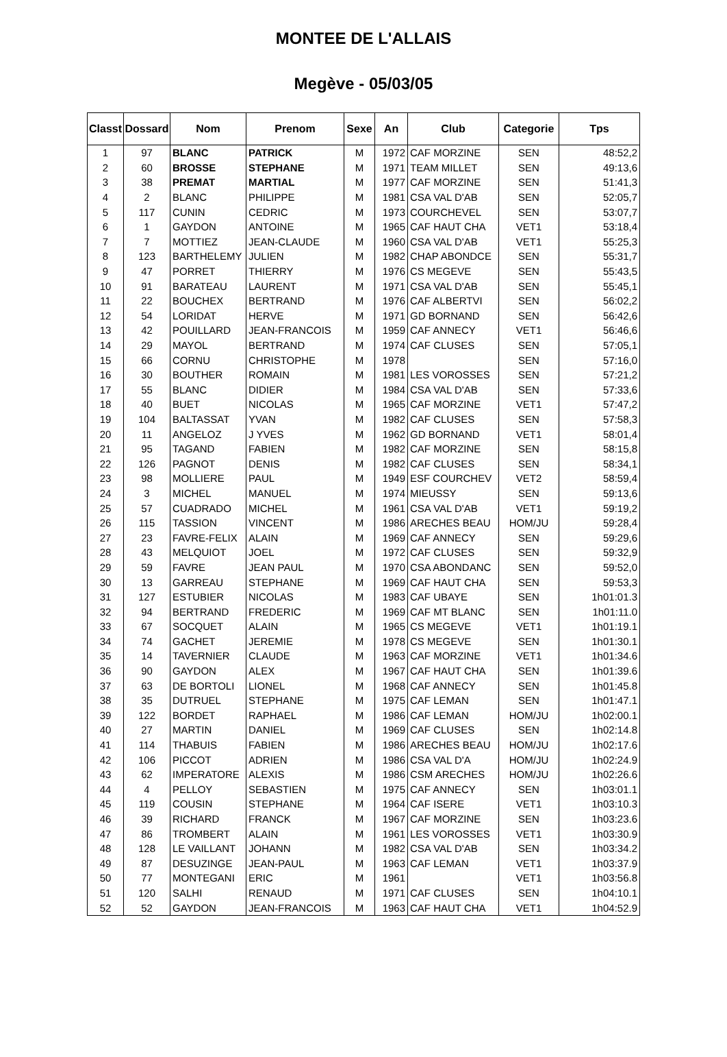MONTEE DE L'ALLAIS
Megève - 05/03/05
| Classt | Dossard | Nom | Prenom | Sexe | An | Club | Categorie | Tps |
| --- | --- | --- | --- | --- | --- | --- | --- | --- |
| 1 | 97 | BLANC | PATRICK | M | 1972 | CAF MORZINE | SEN | 48:52,2 |
| 2 | 60 | BROSSE | STEPHANE | M | 1971 | TEAM MILLET | SEN | 49:13,6 |
| 3 | 38 | PREMAT | MARTIAL | M | 1977 | CAF MORZINE | SEN | 51:41,3 |
| 4 | 2 | BLANC | PHILIPPE | M | 1981 | CSA VAL D'AB | SEN | 52:05,7 |
| 5 | 117 | CUNIN | CEDRIC | M | 1973 | COURCHEVEL | SEN | 53:07,7 |
| 6 | 1 | GAYDON | ANTOINE | M | 1965 | CAF HAUT CHA | VET1 | 53:18,4 |
| 7 | 7 | MOTTIEZ | JEAN-CLAUDE | M | 1960 | CSA VAL D'AB | VET1 | 55:25,3 |
| 8 | 123 | BARTHELEMY | JULIEN | M | 1982 | CHAP ABONDCE | SEN | 55:31,7 |
| 9 | 47 | PORRET | THIERRY | M | 1976 | CS MEGEVE | SEN | 55:43,5 |
| 10 | 91 | BARATEAU | LAURENT | M | 1971 | CSA VAL D'AB | SEN | 55:45,1 |
| 11 | 22 | BOUCHEX | BERTRAND | M | 1976 | CAF ALBERTVI | SEN | 56:02,2 |
| 12 | 54 | LORIDAT | HERVE | M | 1971 | GD BORNAND | SEN | 56:42,6 |
| 13 | 42 | POUILLARD | JEAN-FRANCOIS | M | 1959 | CAF ANNECY | VET1 | 56:46,6 |
| 14 | 29 | MAYOL | BERTRAND | M | 1974 | CAF CLUSES | SEN | 57:05,1 |
| 15 | 66 | CORNU | CHRISTOPHE | M | 1978 | | SEN | 57:16,0 |
| 16 | 30 | BOUTHER | ROMAIN | M | 1981 | LES VOROSSES | SEN | 57:21,2 |
| 17 | 55 | BLANC | DIDIER | M | 1984 | CSA VAL D'AB | SEN | 57:33,6 |
| 18 | 40 | BUET | NICOLAS | M | 1965 | CAF MORZINE | VET1 | 57:47,2 |
| 19 | 104 | BALTASSAT | YVAN | M | 1982 | CAF CLUSES | SEN | 57:58,3 |
| 20 | 11 | ANGELOZ | J YVES | M | 1962 | GD BORNAND | VET1 | 58:01,4 |
| 21 | 95 | TAGAND | FABIEN | M | 1982 | CAF MORZINE | SEN | 58:15,8 |
| 22 | 126 | PAGNOT | DENIS | M | 1982 | CAF CLUSES | SEN | 58:34,1 |
| 23 | 98 | MOLLIERE | PAUL | M | 1949 | ESF COURCHEV | VET2 | 58:59,4 |
| 24 | 3 | MICHEL | MANUEL | M | 1974 | MIEUSSY | SEN | 59:13,6 |
| 25 | 57 | CUADRADO | MICHEL | M | 1961 | CSA VAL D'AB | VET1 | 59:19,2 |
| 26 | 115 | TASSION | VINCENT | M | 1986 | ARECHES BEAU | HOM/JU | 59:28,4 |
| 27 | 23 | FAVRE-FELIX | ALAIN | M | 1969 | CAF ANNECY | SEN | 59:29,6 |
| 28 | 43 | MELQUIOT | JOEL | M | 1972 | CAF CLUSES | SEN | 59:32,9 |
| 29 | 59 | FAVRE | JEAN PAUL | M | 1970 | CSA ABONDANC | SEN | 59:52,0 |
| 30 | 13 | GARREAU | STEPHANE | M | 1969 | CAF HAUT CHA | SEN | 59:53,3 |
| 31 | 127 | ESTUBIER | NICOLAS | M | 1983 | CAF UBAYE | SEN | 1h01:01.3 |
| 32 | 94 | BERTRAND | FREDERIC | M | 1969 | CAF MT BLANC | SEN | 1h01:11.0 |
| 33 | 67 | SOCQUET | ALAIN | M | 1965 | CS MEGEVE | VET1 | 1h01:19.1 |
| 34 | 74 | GACHET | JEREMIE | M | 1978 | CS MEGEVE | SEN | 1h01:30.1 |
| 35 | 14 | TAVERNIER | CLAUDE | M | 1963 | CAF MORZINE | VET1 | 1h01:34.6 |
| 36 | 90 | GAYDON | ALEX | M | 1967 | CAF HAUT CHA | SEN | 1h01:39.6 |
| 37 | 63 | DE BORTOLI | LIONEL | M | 1968 | CAF ANNECY | SEN | 1h01:45.8 |
| 38 | 35 | DUTRUEL | STEPHANE | M | 1975 | CAF LEMAN | SEN | 1h01:47.1 |
| 39 | 122 | BORDET | RAPHAEL | M | 1986 | CAF LEMAN | HOM/JU | 1h02:00.1 |
| 40 | 27 | MARTIN | DANIEL | M | 1969 | CAF CLUSES | SEN | 1h02:14.8 |
| 41 | 114 | THABUIS | FABIEN | M | 1986 | ARECHES BEAU | HOM/JU | 1h02:17.6 |
| 42 | 106 | PICCOT | ADRIEN | M | 1986 | CSA VAL D'A | HOM/JU | 1h02:24.9 |
| 43 | 62 | IMPERATORE | ALEXIS | M | 1986 | CSM ARECHES | HOM/JU | 1h02:26.6 |
| 44 | 4 | PELLOY | SEBASTIEN | M | 1975 | CAF ANNECY | SEN | 1h03:01.1 |
| 45 | 119 | COUSIN | STEPHANE | M | 1964 | CAF ISERE | VET1 | 1h03:10.3 |
| 46 | 39 | RICHARD | FRANCK | M | 1967 | CAF MORZINE | SEN | 1h03:23.6 |
| 47 | 86 | TROMBERT | ALAIN | M | 1961 | LES VOROSSES | VET1 | 1h03:30.9 |
| 48 | 128 | LE VAILLANT | JOHANN | M | 1982 | CSA VAL D'AB | SEN | 1h03:34.2 |
| 49 | 87 | DESUZINGE | JEAN-PAUL | M | 1963 | CAF LEMAN | VET1 | 1h03:37.9 |
| 50 | 77 | MONTEGANI | ERIC | M | 1961 | | VET1 | 1h03:56.8 |
| 51 | 120 | SALHI | RENAUD | M | 1971 | CAF CLUSES | SEN | 1h04:10.1 |
| 52 | 52 | GAYDON | JEAN-FRANCOIS | M | 1963 | CAF HAUT CHA | VET1 | 1h04:52.9 |